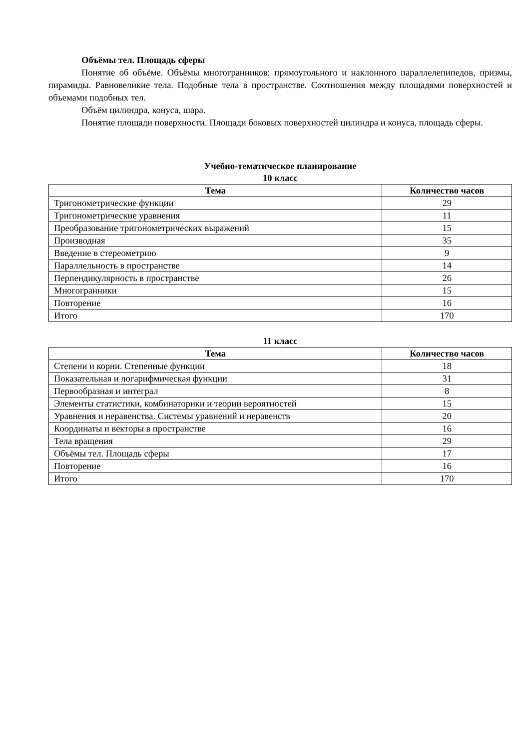Объёмы тел. Площадь сферы
Понятие об объёме. Объёмы многогранников: прямоугольного и наклонного параллелепипедов, призмы, пирамиды. Равновеликие тела. Подобные тела в пространстве. Соотношения между площадями поверхностей и объемами подобных тел.
Объём цилиндра, конуса, шара.
Понятие площади поверхности. Площади боковых поверхностей цилиндра и конуса, площадь сферы.
Учебно-тематическое планирование
10 класс
| Тема | Количество часов |
| --- | --- |
| Тригонометрические функции | 29 |
| Тригонометрические уравнения | 11 |
| Преобразование тригонометрических выражений | 15 |
| Производная | 35 |
| Введение в стереометрию | 9 |
| Параллельность в пространстве | 14 |
| Перпендикулярность в пространстве | 26 |
| Многогранники | 15 |
| Повторение | 16 |
| Итого | 170 |
11 класс
| Тема | Количество часов |
| --- | --- |
| Степени и корни. Степенные функции | 18 |
| Показательная и логарифмическая функции | 31 |
| Первообразная и интеграл | 8 |
| Элементы статистики, комбинаторики и теории вероятностей | 15 |
| Уравнения и неравенства. Системы уравнений и неравенств | 20 |
| Координаты и векторы в пространстве | 16 |
| Тела вращения | 29 |
| Объёмы тел. Площадь сферы | 17 |
| Повторение | 16 |
| Итого | 170 |